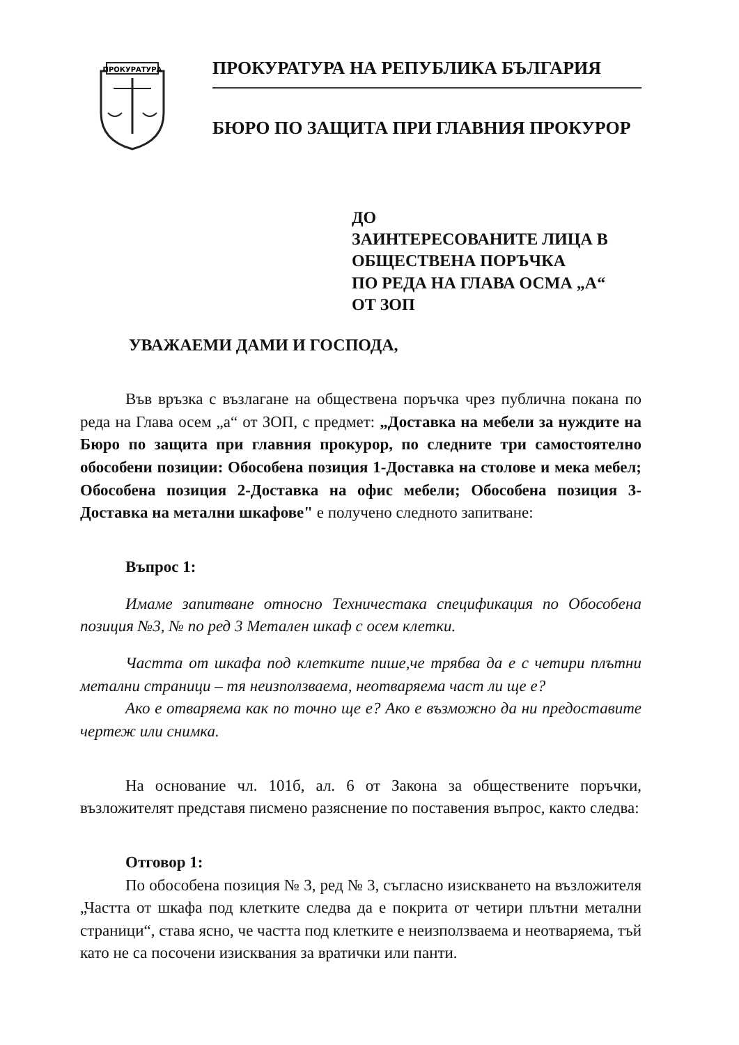ПРОКУРАТУРА
ПРОКУРАТУРА НА РЕПУБЛИКА БЪЛГАРИЯ
БЮРО ПО ЗАЩИТА ПРИ ГЛАВНИЯ ПРОКУРОР
ДО
ЗАИНТЕРЕСОВАНИТЕ ЛИЦА В
ОБЩЕСТВЕНА ПОРЪЧКА
ПО РЕДА НА ГЛАВА ОСМА „А“
ОТ ЗОП
УВАЖАЕМИ ДАМИ И ГОСПОДА,
Във връзка с възлагане на обществена поръчка чрез публична покана по реда на Глава осем „а“ от ЗОП, с предмет: „Доставка на мебели за нуждите на Бюро по защита при главния прокурор, по следните три самостоятелно обособени позиции: Обособена позиция 1-Доставка на столове и мека мебел; Обособена позиция 2-Доставка на офис мебели; Обособена позиция 3- Доставка на метални шкафове" е получено следното запитване:
Въпрос 1:
Имаме запитване относно Техничестака спецификация по Обособена позиция №3, № по ред 3 Метален шкаф с осем клетки.
Частта от шкафа под клетките пише,че трябва да е с четири плътни метални страници – тя неизползваема, неотваряема част ли ще е?
Ако е отваряема как по точно ще е? Ако е възможно да ни предоставите чертеж или снимка.
На основание чл. 101б, ал. 6 от Закона за обществените поръчки, възложителят представя писмено разяснение по поставения въпрос, както следва:
Отговор 1:
По обособена позиция № 3, ред № 3, съгласно изискването на възложителя „Частта от шкафа под клетките следва да е покрита от четири плътни метални страници“, става ясно, че частта под клетките е неизползваема и неотваряема, тъй като не са посочени изисквания за вратички или панти.